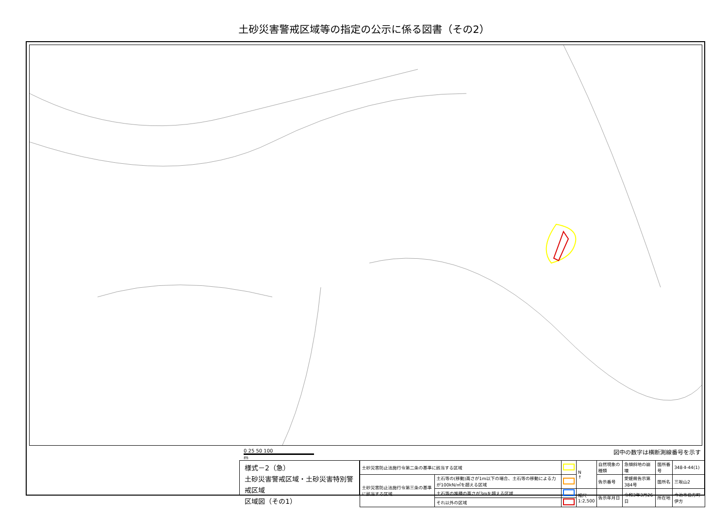土砂災害警戒区域等の指定の公示に係る図書（その2）
0 25 50 100
m
図中の数字は横断測線番号を示す
様式－2（急）
土砂災害警戒区域・土砂災害特別警戒区域
区域図（その1）
| 土砂災害防止法施行令第二条の基準に該当する区域 | | | N ↑ | 自然現象の種類 | 急傾斜地の崩壊 | 箇所番号 | 348-Ⅱ-44(1) |
| 土砂災害防止法施行令第三条の基準に該当する区域 | 土石等の(移動)高さが1m以下の場合、土石等の移動による力が100kN/㎡を超える区域 | | | 告示番号 | 愛媛県告示第384号 | 箇所名 | 三坂山2 |
| | 土石等の堆積の高さが3mを超える区域 | | 縮尺 1:2,500 | 告示年月日 | 令和3年3月26日 | 所在地 | 今治市伯方町伊方 |
| | それ以外の区域 | | | | | | |